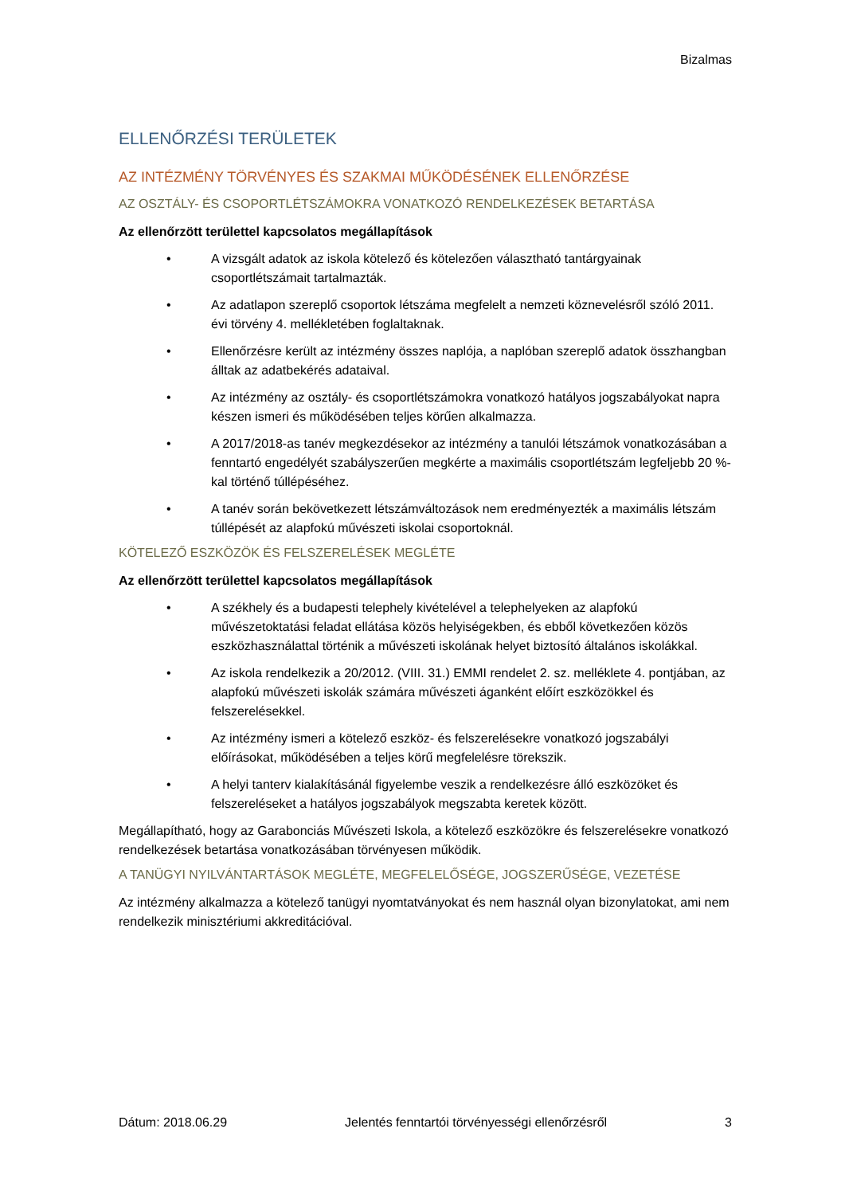Bizalmas
ELLENŐRZÉSI TERÜLETEK
AZ INTÉZMÉNY TÖRVÉNYES ÉS SZAKMAI MŰKÖDÉSÉNEK ELLENŐRZÉSE
AZ OSZTÁLY- ÉS CSOPORTLÉTSZÁMOKRA VONATKOZÓ RENDELKEZÉSEK BETARTÁSA
Az ellenőrzött területtel kapcsolatos megállapítások
• A vizsgált adatok az iskola kötelező és kötelezően választható tantárgyainak csoportlétszámait tartalmazták.
• Az adatlapon szereplő csoportok létszáma megfelelt a nemzeti köznevelésről szóló 2011. évi törvény 4. mellékletében foglaltaknak.
• Ellenőrzésre került az intézmény összes naplója, a naplóban szereplő adatok összhangban álltak az adatbekérés adataival.
• Az intézmény az osztály- és csoportlétszámokra vonatkozó hatályos jogszabályokat napra készen ismeri és működésében teljes körűen alkalmazza.
• A 2017/2018-as tanév megkezdésekor az intézmény a tanulói létszámok vonatkozásában a fenntartó engedélyét szabályszerűen megkérte a maximális csoportlétszám legfeljebb 20 %-kal történő túllépéséhez.
• A tanév során bekövetkezett létszámváltozások nem eredményezték a maximális létszám túllépését az alapfokú művészeti iskolai csoportoknál.
KÖTELEZŐ ESZKÖZÖK ÉS FELSZERELÉSEK MEGLÉTE
Az ellenőrzött területtel kapcsolatos megállapítások
• A székhely és a budapesti telephely kivételével a telephelyeken az alapfokú művészetoktatási feladat ellátása közös helyiségekben, és ebből következően közös eszközhasználattal történik a művészeti iskolának helyet biztosító általános iskolákkal.
• Az iskola rendelkezik a 20/2012. (VIII. 31.) EMMI rendelet 2. sz. melléklete 4. pontjában, az alapfokú művészeti iskolák számára művészeti áganként előírt eszközökkel és felszerelésekkel.
• Az intézmény ismeri a kötelező eszköz- és felszerelésekre vonatkozó jogszabályi előírásokat, működésében a teljes körű megfelelésre törekszik.
• A helyi tanterv kialakításánál figyelembe veszik a rendelkezésre álló eszközöket és felszereléseket a hatályos jogszabályok megszabta keretek között.
Megállapítható, hogy az Garabonciás Művészeti Iskola, a kötelező eszközökre és felszerelésekre vonatkozó rendelkezések betartása vonatkozásában törvényesen működik.
A TANÜGYI NYILVÁNTARTÁSOK MEGLÉTE, MEGFELELŐSÉGE, JOGSZERŰSÉGE, VEZETÉSE
Az intézmény alkalmazza a kötelező tanügyi nyomtatványokat és nem használ olyan bizonylatokat, ami nem rendelkezik minisztériumi akkreditációval.
Dátum: 2018.06.29 Jelentés fenntartói törvényességi ellenőrzésről 3